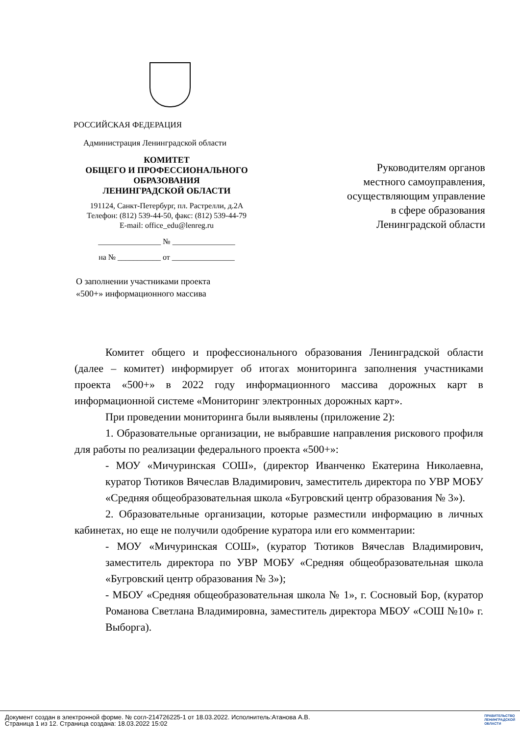РОССИЙСКАЯ ФЕДЕРАЦИЯ
Администрация Ленинградской области
КОМИТЕТ
ОБЩЕГО И ПРОФЕССИОНАЛЬНОГО ОБРАЗОВАНИЯ
ЛЕНИНГРАДСКОЙ ОБЛАСТИ
191124, Санкт-Петербург, пл. Растрелли, д.2А
Телефон: (812) 539-44-50, факс: (812) 539-44-79
E-mail: office_edu@lenreg.ru
________________ № ________________
на № ___________ от ________________
О заполнении участниками проекта
«500+» информационного массива
Руководителям органов
местного самоуправления,
осуществляющим управление
в сфере образования
Ленинградской области
Комитет общего и профессионального образования Ленинградской области (далее – комитет) информирует об итогах мониторинга заполнения участниками проекта «500+» в 2022 году информационного массива дорожных карт в информационной системе «Мониторинг электронных дорожных карт».
При проведении мониторинга были выявлены (приложение 2):
1. Образовательные организации, не выбравшие направления рискового профиля для работы по реализации федерального проекта «500+»:
- МОУ «Мичуринская СОШ», (директор Иванченко Екатерина Николаевна, куратор Тютиков Вячеслав Владимирович, заместитель директора по УВР МОБУ «Средняя общеобразовательная школа «Бугровский центр образования № 3»).
2. Образовательные организации, которые разместили информацию в личных кабинетах, но еще не получили одобрение куратора или его комментарии:
- МОУ «Мичуринская СОШ», (куратор Тютиков Вячеслав Владимирович, заместитель директора по УВР МОБУ «Средняя общеобразовательная школа «Бугровский центр образования № 3»);
- МБОУ «Средняя общеобразовательная школа № 1», г. Сосновый Бор, (куратор Романова Светлана Владимировна, заместитель директора МБОУ «СОШ №10» г. Выборга).
Документ создан в электронной форме. № согл-214726225-1 от 18.03.2022. Исполнитель:Атанова А.В.
Страница 1 из 12. Страница создана: 18.03.2022 15:02
ПРАВИТЕЛЬСТВО
ЛЕНИНГРАДСКОЙ
ОБЛАСТИ